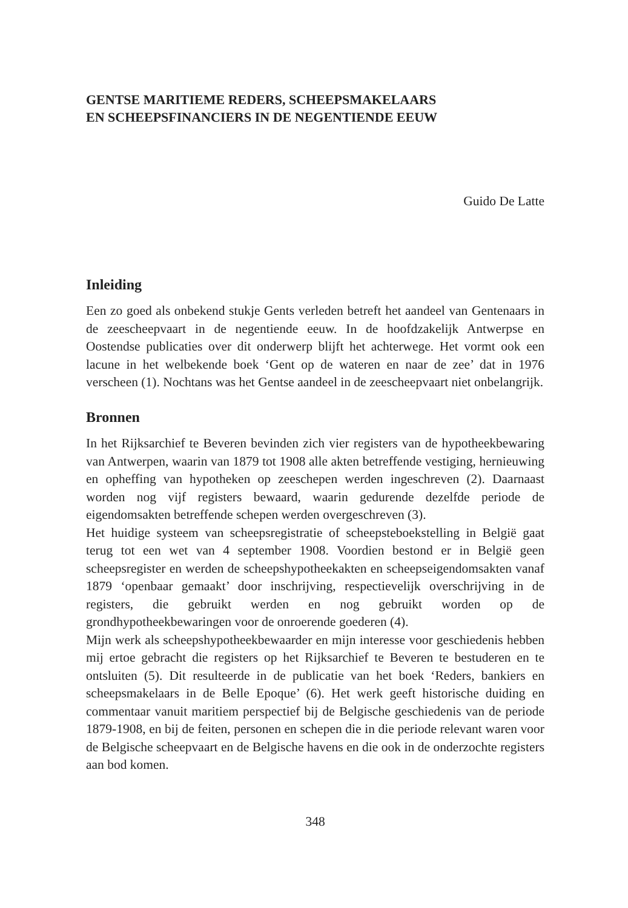GENTSE MARITIEME REDERS, SCHEEPSMAKELAARS
EN SCHEEPSFINANCIERS IN DE NEGENTIENDE EEUW
Guido De Latte
Inleiding
Een zo goed als onbekend stukje Gents verleden betreft het aandeel van Gentenaars in de zeescheepvaart in de negentiende eeuw. In de hoofdzakelijk Antwerpse en Oostendse publicaties over dit onderwerp blijft het achterwege. Het vormt ook een lacune in het welbekende boek ‘Gent op de wateren en naar de zee’ dat in 1976 verscheen (1). Nochtans was het Gentse aandeel in de zeescheepvaart niet onbelangrijk.
Bronnen
In het Rijksarchief te Beveren bevinden zich vier registers van de hypotheekbewaring van Antwerpen, waarin van 1879 tot 1908 alle akten betreffende vestiging, hernieuwing en opheffing van hypotheken op zeeschepen werden ingeschreven (2). Daarnaast worden nog vijf registers bewaard, waarin gedurende dezelfde periode de eigendomsakten betreffende schepen werden overgeschreven (3).
Het huidige systeem van scheepsregistratie of scheepsteboekstelling in België gaat terug tot een wet van 4 september 1908. Voordien bestond er in België geen scheepsregister en werden de scheepshypotheekakten en scheepseigendomsakten vanaf 1879 ‘openbaar gemaakt’ door inschrijving, respectievelijk overschrijving in de registers, die gebruikt werden en nog gebruikt worden op de grondhypotheekbewaringen voor de onroerende goederen (4).
Mijn werk als scheepshypotheekbewaarder en mijn interesse voor geschiedenis hebben mij ertoe gebracht die registers op het Rijksarchief te Beveren te bestuderen en te ontsluiten (5). Dit resulteerde in de publicatie van het boek ‘Reders, bankiers en scheepsmakelaars in de Belle Epoque’ (6). Het werk geeft historische duiding en commentaar vanuit maritiem perspectief bij de Belgische geschiedenis van de periode 1879-1908, en bij de feiten, personen en schepen die in die periode relevant waren voor de Belgische scheepvaart en de Belgische havens en die ook in de onderzochte registers aan bod komen.
348